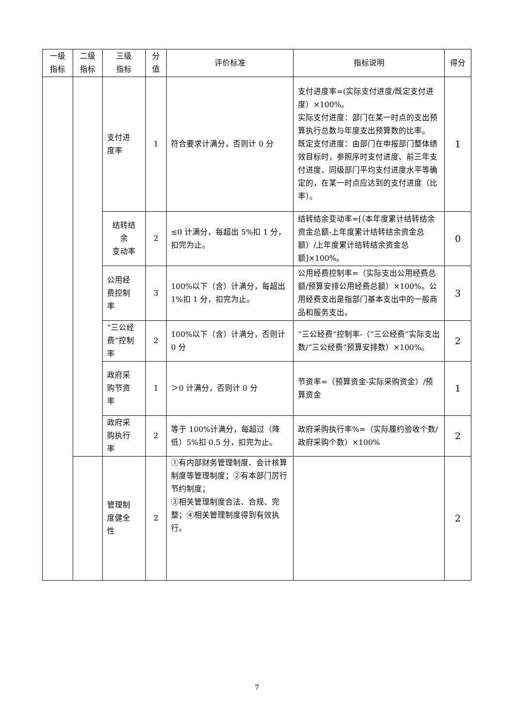| 一级 指标 | 二级 指标 | 三级 指标 | 分 值 | 评价标准 | 指标说明 | 得分 |
| --- | --- | --- | --- | --- | --- | --- |
| | | 支付进 度率 | 1 | 符合要求计满分，否则计 0 分 | 支付进度率=(实际支付进度/既定支付进度）×100%。 实际支付进度：部门在某一时点的支出预算执行总数与年度支出预算数的比率。 既定支付进度：由部门在申报部门整体绩效目标时，参照序时支付进度、前三年支付进度、同级部门平均支付进度水平等确定的，在某一时点应达到的支付进度（比率）。 | 1 |
| | | 结转结 余 变动率 | 2 | ≤0 计满分，每超出 5%扣 1 分，扣完为止。 | 结转结余变动率=[（本年度累计结转结余资金总额-上年度累计结转结余资金总额）/上年度累计结转结余资金总额]×100%。 | 0 |
| | | 公用经 费控制 率 | 3 | 100%以下（含）计满分，每超出 1%扣 1 分，扣完为止。 | 公用经费控制率=（实际支出公用经费总额/预算安排公用经费总额）×100%。公用经费支出是指部门基本支出中的一般商品和服务支出。 | 3 |
| | | “三公经 费”控制 率 | 2 | 100%以下（含）计满分，否则计 0 分 | “三公经费”控制率-（“三公经费”实际支出数/“三公经费”预算安排数）×100%。 | 2 |
| | | 政府采 购节资 率 | 1 | ＞0 计满分，否则计 0 分 | 节资率=（预算资金-实际采购资金）/预算资金 | 1 |
| | | 政府采 购执行 率 | 2 | 等于 100%计满分，每超过（降低）5%扣 0.5 分，扣完为止。 | 政府采购执行率%=（实际履约验收个数/政府采购个数）×100% | 2 |
| | | 管理制 度健全 性 | 2 | ①有内部财务管理制度、会计核算制度等管理制度；②有本部门厉行节约制度； ③相关管理制度合法、合规、完整；④相关管理制度得到有效执行。 | | 2 |
7